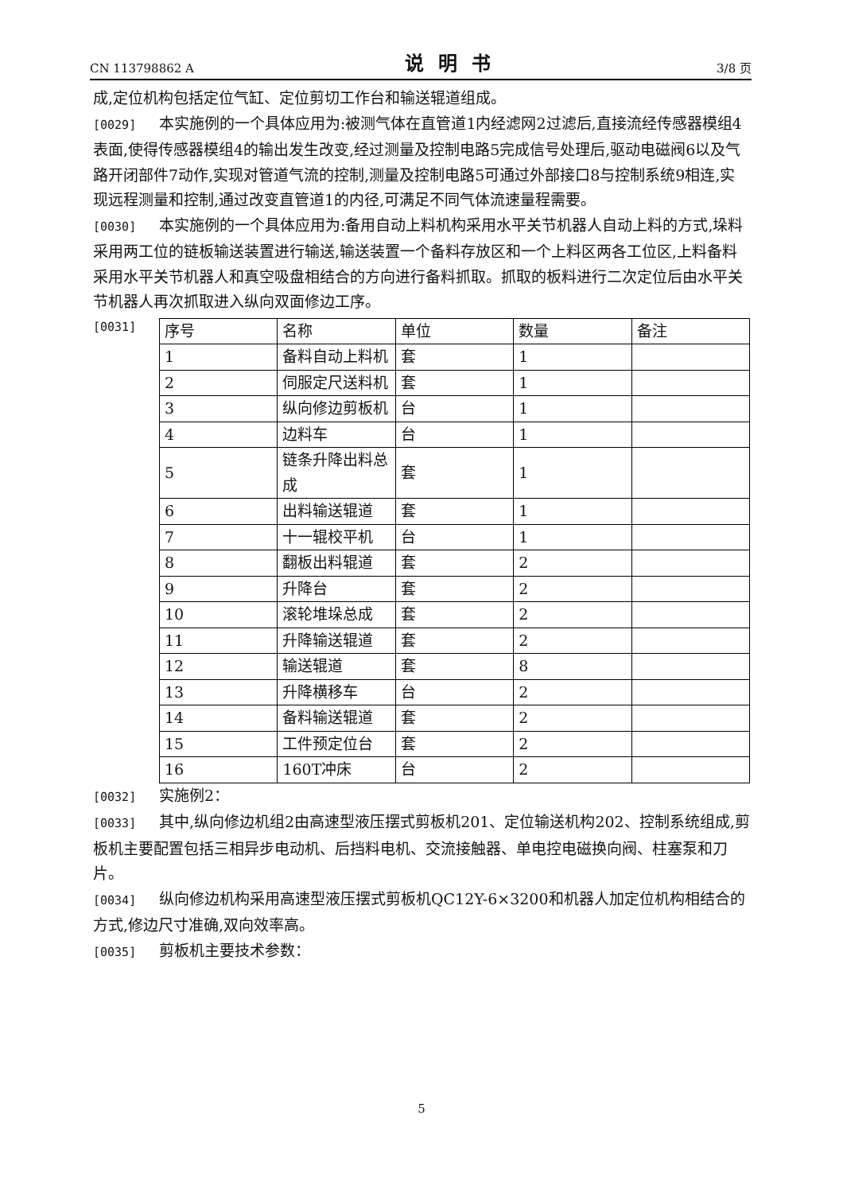CN 113798862 A 说明书 3/8 页
成,定位机构包括定位气缸、定位剪切工作台和输送辊道组成。
[0029] 本实施例的一个具体应用为:被测气体在直管道1内经滤网2过滤后,直接流经传感器模组4表面,使得传感器模组4的输出发生改变,经过测量及控制电路5完成信号处理后,驱动电磁阀6以及气路开闭部件7动作,实现对管道气流的控制,测量及控制电路5可通过外部接口8与控制系统9相连,实现远程测量和控制,通过改变直管道1的内径,可满足不同气体流速量程需要。
[0030] 本实施例的一个具体应用为:备用自动上料机构采用水平关节机器人自动上料的方式,垛料采用两工位的链板输送装置进行输送,输送装置一个备料存放区和一个上料区两各工位区,上料备料采用水平关节机器人和真空吸盘相结合的方向进行备料抓取。抓取的板料进行二次定位后由水平关节机器人再次抓取进入纵向双面修边工序。
[0031]
| 序号 | 名称 | 单位 | 数量 | 备注 |
| 1 | 备料自动上料机 | 套 | 1 | |
| 2 | 伺服定尺送料机 | 套 | 1 | |
| 3 | 纵向修边剪板机 | 台 | 1 | |
| 4 | 边料车 | 台 | 1 | |
| 5 | 链条升降出料总成 | 套 | 1 | |
| 6 | 出料输送辊道 | 套 | 1 | |
| 7 | 十一辊校平机 | 台 | 1 | |
| 8 | 翻板出料辊道 | 套 | 2 | |
| 9 | 升降台 | 套 | 2 | |
| 10 | 滚轮堆垛总成 | 套 | 2 | |
| 11 | 升降输送辊道 | 套 | 2 | |
| 12 | 输送辊道 | 套 | 8 | |
| 13 | 升降横移车 | 台 | 2 | |
| 14 | 备料输送辊道 | 套 | 2 | |
| 15 | 工件预定位台 | 套 | 2 | |
| 16 | 160T冲床 | 台 | 2 | |
[0032] 实施例2：
[0033] 其中,纵向修边机组2由高速型液压摆式剪板机201、定位输送机构202、控制系统组成,剪板机主要配置包括三相异步电动机、后挡料电机、交流接触器、单电控电磁换向阀、柱塞泵和刀片。
[0034] 纵向修边机构采用高速型液压摆式剪板机QC12Y-6×3200和机器人加定位机构相结合的方式,修边尺寸准确,双向效率高。
[0035] 剪板机主要技术参数：
5